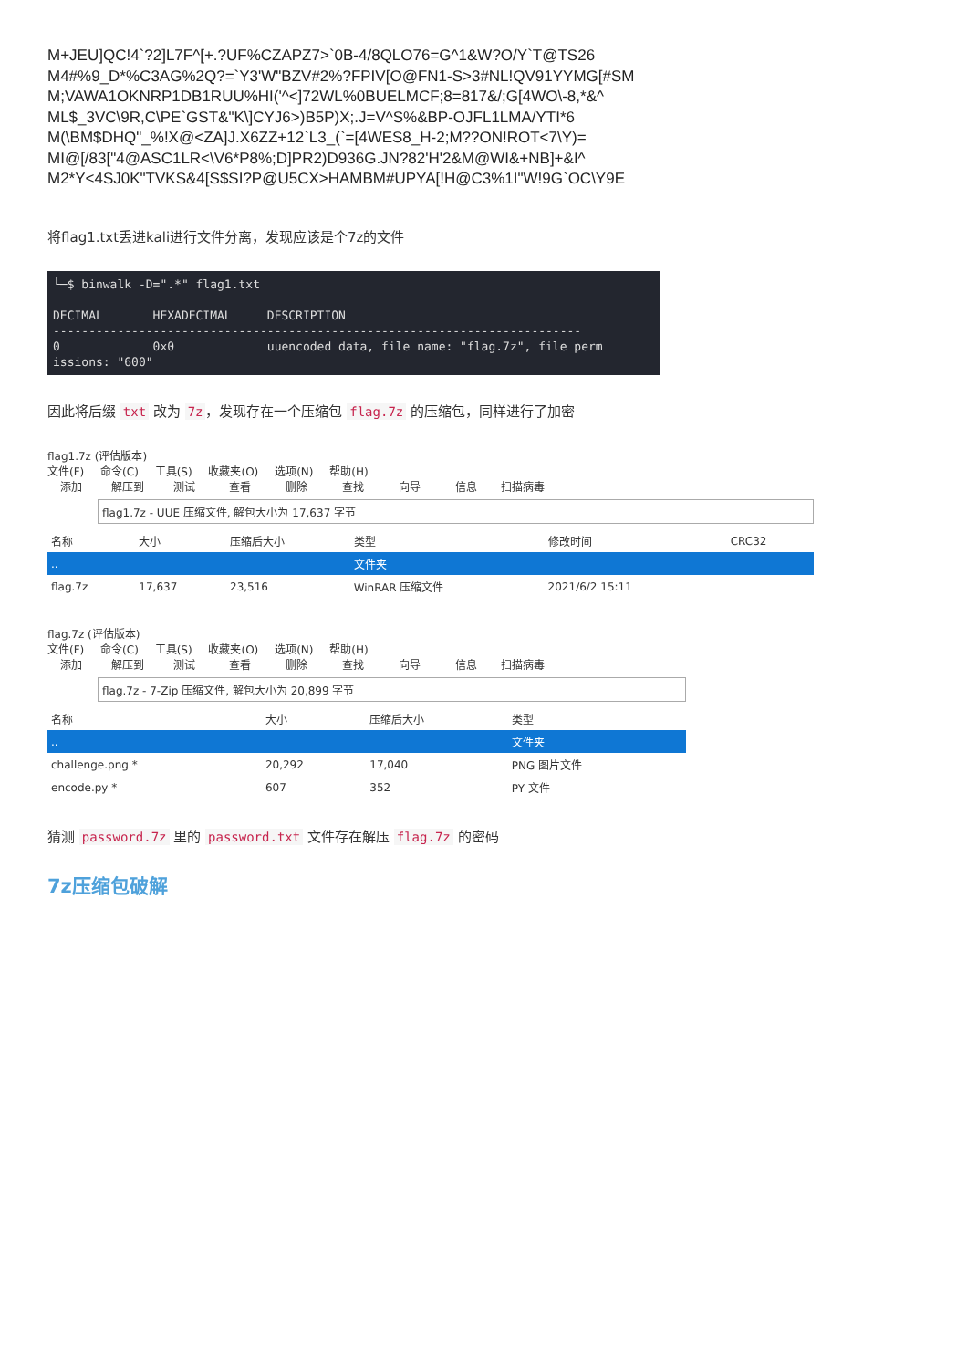M+JEU]QC!4`?2]L7F^[+.?UF%CZAPZ7>`0B-4/8QLO76=G^1&W?O/Y`T@TS26
M4#%9_D*%C3AG%2Q?=`Y3'W"BZV#2%?FPIV[O@FN1-S>3#NL!QV91YYMG[#SM
M;VAWA1OKNRP1DB1RUU%HI('^<]72WL%0BUELMCF;8=817&/;G[4WO\-8,*&^
ML$_3VC\9R,C\PE`GST&"K\]CYJ6>)B5P)X;.J=V^S%&BP-OJFL1LMA/YTI*6
M(\BM$DHQ"_%!X@<ZA]J.X6ZZ+12`L3_(`=[4WES8_H-2;M??ON!ROT<7\Y)=
MI@[/83["4@ASC1LR<\V6*P8%;D]PR2)D936G.JN?82'H'2&M@WI&+NB]+&I^
M2*Y<4SJ0K"TVKS&4[S$SI?P@U5CX>HAMBM#UPYA[!H@C3%1I"W!9G`OC\Y9E
将flag1.txt丢进kali进行文件分离，发现应该是个7z的文件
└─$ binwalk -D=".*" flag1.txt DECIMAL HEXADECIMAL DESCRIPTION -------------------------------------------------------------------------- 0 0x0 uuencoded data, file name: "flag.7z", file perm issions: "600"
因此将后缀 txt 改为 7z ，发现存在一个压缩包 flag.7z 的压缩包，同样进行了加密
flag1.7z (评估版本)
文件(F) 命令(C) 工具(S) 收藏夹(O) 选项(N) 帮助(H)
添加 解压到 测试 查看 删除 查找 向导 信息 扫描病毒
flag1.7z - UUE 压缩文件, 解包大小为 17,637 字节
| 名称 | 大小 | 压缩后大小 | 类型 | 修改时间 | CRC32 |
| --- | --- | --- | --- | --- | --- |
| .. | | | 文件夹 | | |
| flag.7z | 17,637 | 23,516 | WinRAR 压缩文件 | 2021/6/2 15:11 | |
flag.7z (评估版本)
文件(F) 命令(C) 工具(S) 收藏夹(O) 选项(N) 帮助(H)
添加 解压到 测试 查看 删除 查找 向导 信息 扫描病毒
flag.7z - 7-Zip 压缩文件, 解包大小为 20,899 字节
| 名称 | 大小 | 压缩后大小 | 类型 |
| --- | --- | --- | --- |
| .. | | | 文件夹 |
| challenge.png * | 20,292 | 17,040 | PNG 图片文件 |
| encode.py * | 607 | 352 | PY 文件 |
猜测 password.7z 里的 password.txt 文件存在解压 flag.7z 的密码
7z压缩包破解